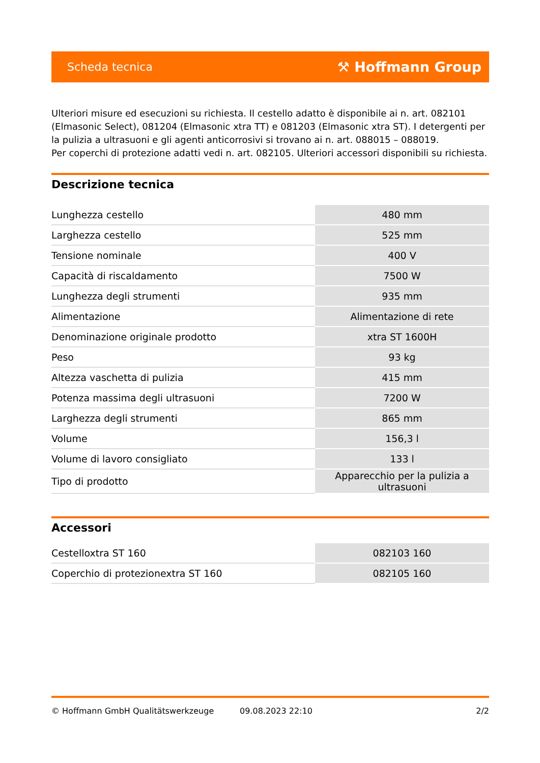Scheda tecnica ⚒ Hoffmann Group
Ulteriori misure ed esecuzioni su richiesta. Il cestello adatto è disponibile ai n. art. 082101 (Elmasonic Select), 081204 (Elmasonic xtra TT) e 081203 (Elmasonic xtra ST). I detergenti per la pulizia a ultrasuoni e gli agenti anticorrosivi si trovano ai n. art. 088015 – 088019.
Per coperchi di protezione adatti vedi n. art. 082105. Ulteriori accessori disponibili su richiesta.
Descrizione tecnica
| Lunghezza cestello | 480 mm |
| Larghezza cestello | 525 mm |
| Tensione nominale | 400 V |
| Capacità di riscaldamento | 7500 W |
| Lunghezza degli strumenti | 935 mm |
| Alimentazione | Alimentazione di rete |
| Denominazione originale prodotto | xtra ST 1600H |
| Peso | 93 kg |
| Altezza vaschetta di pulizia | 415 mm |
| Potenza massima degli ultrasuoni | 7200 W |
| Larghezza degli strumenti | 865 mm |
| Volume | 156,3 l |
| Volume di lavoro consigliato | 133 l |
| Tipo di prodotto | Apparecchio per la pulizia a ultrasuoni |
Accessori
| Cestelloxtra ST 160 | 082103 160 |
| Coperchio di protezionextra ST 160 | 082105 160 |
© Hoffmann GmbH Qualitätswerkzeuge 09.08.2023 22:10 2/2